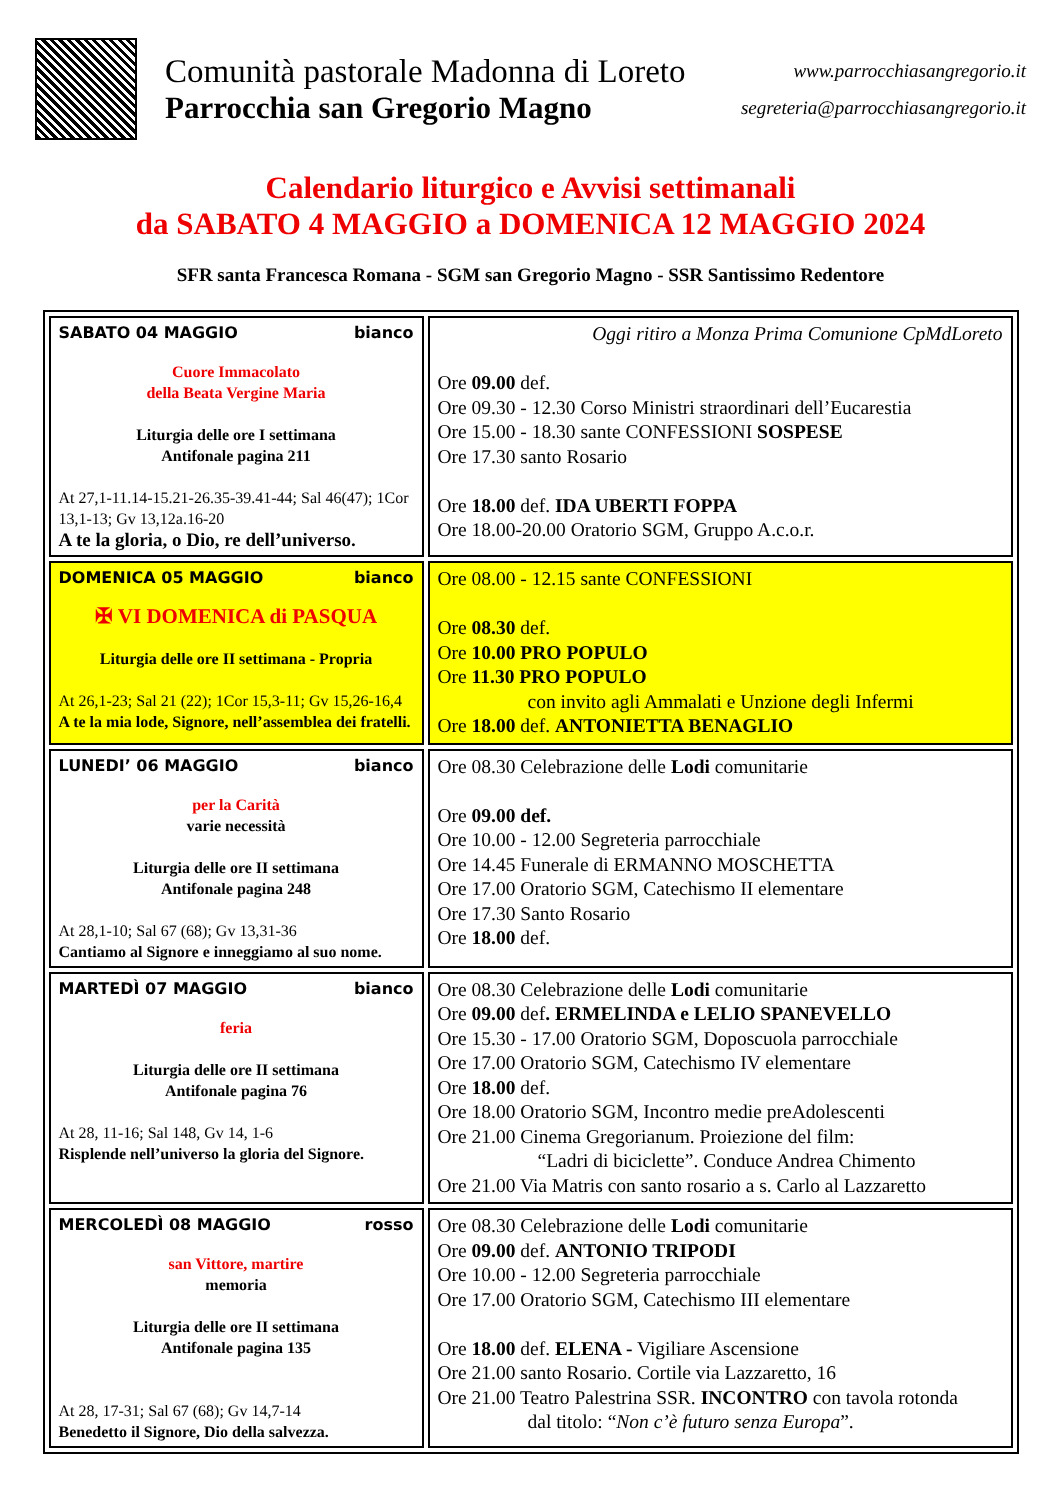Comunità pastorale Madonna di Loreto
Parrocchia san Gregorio Magno
www.parrocchiasangregorio.it
segreteria@parrocchiasangregorio.it
Calendario liturgico e Avvisi settimanali
da SABATO 4 MAGGIO a DOMENICA 12 MAGGIO 2024
SFR santa Francesca Romana - SGM san Gregorio Magno - SSR Santissimo Redentore
| SABATO 04 MAGGIO bianco Cuore Immacolato della Beata Vergine Maria Liturgia delle ore I settimana Antifonale pagina 211 At 27,1-11.14-15.21-26.35-39.41-44; Sal 46(47); 1Cor 13,1-13; Gv 13,12a.16-20 A te la gloria, o Dio, re dell’universo. | Oggi ritiro a Monza Prima Comunione CpMdLoreto Ore 09.00 def. Ore 09.30 - 12.30 Corso Ministri straordinari dell’Eucarestia Ore 15.00 - 18.30 sante CONFESSIONI SOSPESE Ore 17.30 santo Rosario Ore 18.00 def. IDA UBERTI FOPPA Ore 18.00-20.00 Oratorio SGM, Gruppo A.c.o.r. |
| DOMENICA 05 MAGGIO bianco ✠ VI DOMENICA di PASQUA Liturgia delle ore II settimana - Propria At 26,1-23; Sal 21 (22); 1Cor 15,3-11; Gv 15,26-16,4 A te la mia lode, Signore, nell’assemblea dei fratelli. | Ore 08.00 - 12.15 sante CONFESSIONI Ore 08.30 def. Ore 10.00 PRO POPULO Ore 11.30 PRO POPULO con invito agli Ammalati e Unzione degli Infermi Ore 18.00 def. ANTONIETTA BENAGLIO |
| LUNEDI’ 06 MAGGIO bianco per la Carità varie necessità Liturgia delle ore II settimana Antifonale pagina 248 At 28,1-10; Sal 67 (68); Gv 13,31-36 Cantiamo al Signore e inneggiamo al suo nome. | Ore 08.30 Celebrazione delle Lodi comunitarie Ore 09.00 def. Ore 10.00 - 12.00 Segreteria parrocchiale Ore 14.45 Funerale di ERMANNO MOSCHETTA Ore 17.00 Oratorio SGM, Catechismo II elementare Ore 17.30 Santo Rosario Ore 18.00 def. |
| MARTEDÌ 07 MAGGIO bianco feria Liturgia delle ore II settimana Antifonale pagina 76 At 28, 11-16; Sal 148, Gv 14, 1-6 Risplende nell’universo la gloria del Signore. | Ore 08.30 Celebrazione delle Lodi comunitarie Ore 09.00 def . ERMELINDA e LELIO SPANEVELLO Ore 15.30 - 17.00 Oratorio SGM, Doposcuola parrocchiale Ore 17.00 Oratorio SGM, Catechismo IV elementare Ore 18.00 def. Ore 18.00 Oratorio SGM, Incontro medie preAdolescenti Ore 21.00 Cinema Gregorianum. Proiezione del film: “Ladri di biciclette”. Conduce Andrea Chimento Ore 21.00 Via Matris con santo rosario a s. Carlo al Lazzaretto |
| MERCOLEDÌ 08 MAGGIO rosso san Vittore, martire memoria Liturgia delle ore II settimana Antifonale pagina 135 At 28, 17-31; Sal 67 (68); Gv 14,7-14 Benedetto il Signore, Dio della salvezza. | Ore 08.30 Celebrazione delle Lodi comunitarie Ore 09.00 def. ANTONIO TRIPODI Ore 10.00 - 12.00 Segreteria parrocchiale Ore 17.00 Oratorio SGM, Catechismo III elementare Ore 18.00 def. ELENA - Vigiliare Ascensione Ore 21.00 santo Rosario. Cortile via Lazzaretto, 16 Ore 21.00 Teatro Palestrina SSR. INCONTRO con tavola rotonda dal titolo: “ Non c’è futuro senza Europa ”. |